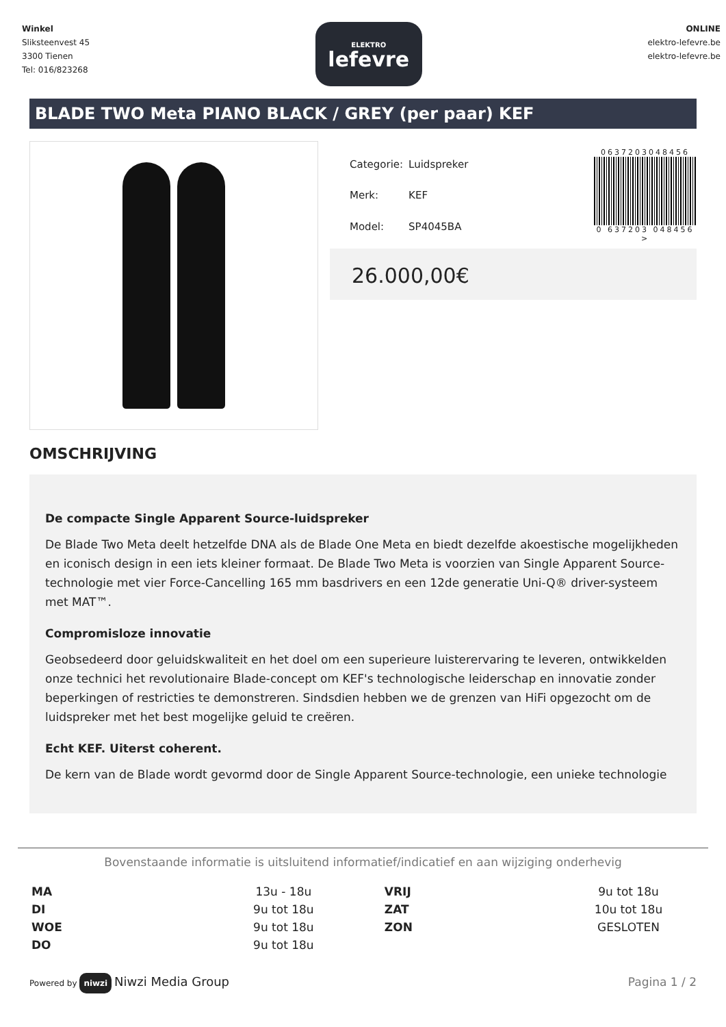Winkel
Sliksteenvest 45
3300 Tienen
Tel: 016/823268
ELEKTRO
lefevre
ONLINE
elektro-lefevre.be
elektro-lefevre.be
BLADE TWO Meta PIANO BLACK / GREY (per paar) KEF
| Categorie: | Luidspreker |
| Merk: | KEF |
| Model: | SP4045BA |
0637203048456
0 637203 048456 >
26.000,00€
OMSCHRIJVING
De compacte Single Apparent Source-luidspreker
De Blade Two Meta deelt hetzelfde DNA als de Blade One Meta en biedt dezelfde akoestische mogelijkheden en iconisch design in een iets kleiner formaat. De Blade Two Meta is voorzien van Single Apparent Source-technologie met vier Force-Cancelling 165 mm basdrivers en een 12de generatie Uni-Q® driver-systeem met MAT™.
Compromisloze innovatie
Geobsedeerd door geluidskwaliteit en het doel om een superieure luisterervaring te leveren, ontwikkelden onze technici het revolutionaire Blade-concept om KEF's technologische leiderschap en innovatie zonder beperkingen of restricties te demonstreren. Sindsdien hebben we de grenzen van HiFi opgezocht om de luidspreker met het best mogelijke geluid te creëren.
Echt KEF. Uiterst coherent.
De kern van de Blade wordt gevormd door de Single Apparent Source-technologie, een unieke technologie
Bovenstaande informatie is uitsluitend informatief/indicatief en aan wijziging onderhevig
| MA | 13u - 18u | VRIJ | 9u tot 18u |
| DI | 9u tot 18u | ZAT | 10u tot 18u |
| WOE | 9u tot 18u | ZON | GESLOTEN |
| DO | 9u tot 18u | | |
Powered by niwzi Niwzi Media Group
Pagina 1 / 2